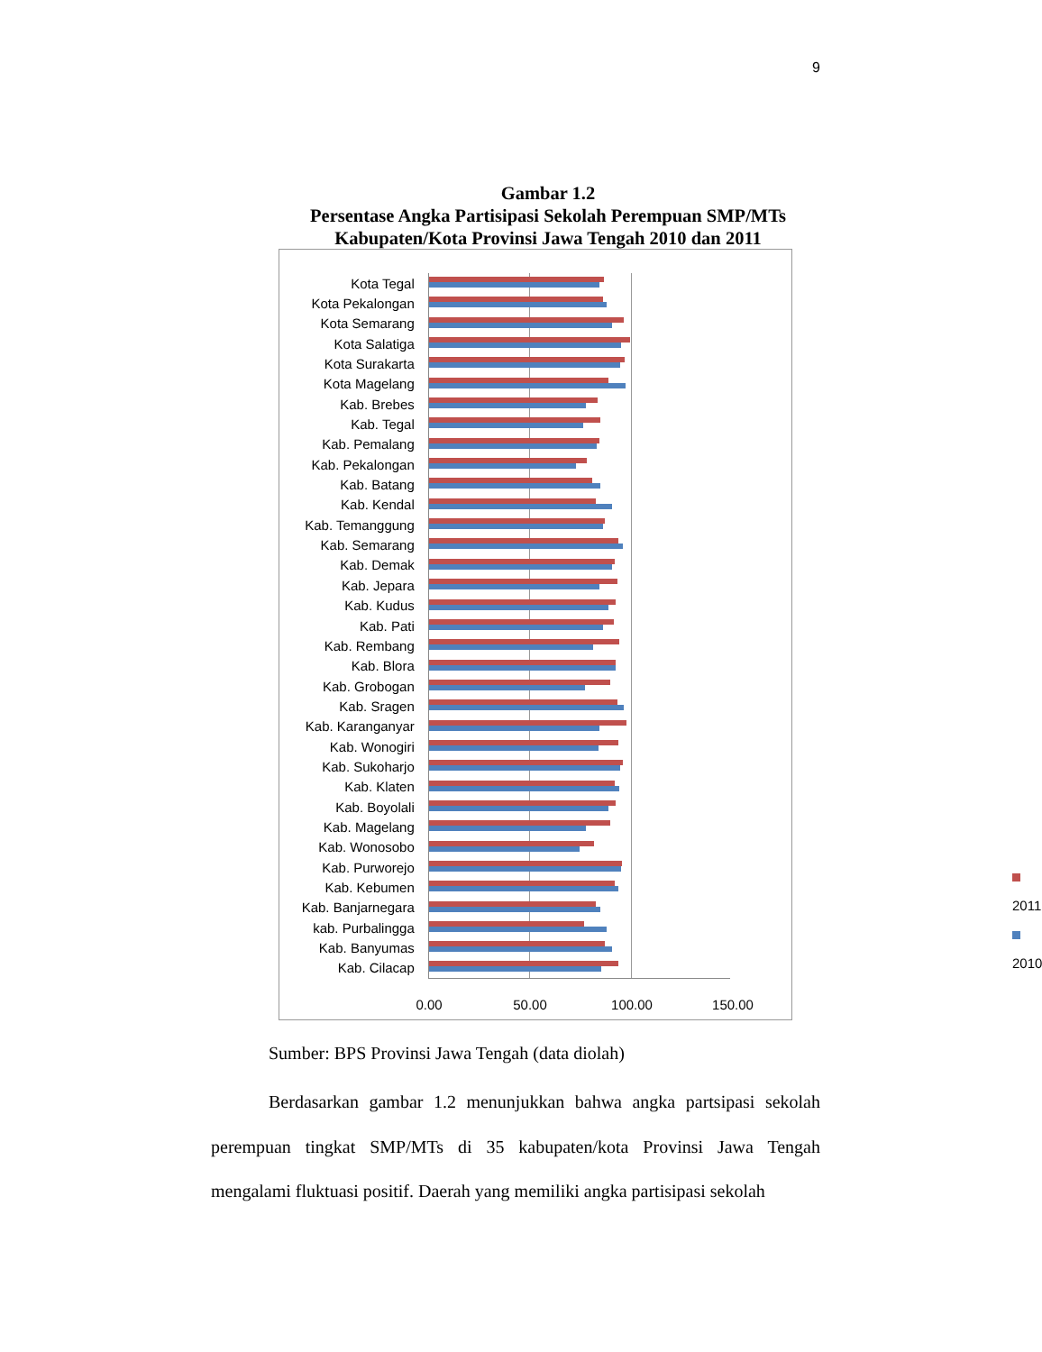9
Gambar 1.2
Persentase Angka Partisipasi Sekolah Perempuan SMP/MTs
Kabupaten/Kota Provinsi Jawa Tengah 2010 dan 2011
Kota Tegal
Kota Pekalongan
Kota Semarang
Kota Salatiga
Kota Surakarta
Kota Magelang
Kab. Brebes
Kab. Tegal
Kab. Pemalang
Kab. Pekalongan
Kab. Batang
Kab. Kendal
Kab. Temanggung
Kab. Semarang
Kab. Demak
Kab. Jepara
Kab. Kudus
Kab. Pati
Kab. Rembang
Kab. Blora
Kab. Grobogan
Kab. Sragen
Kab. Karanganyar
Kab. Wonogiri
Kab. Sukoharjo
Kab. Klaten
Kab. Boyolali
Kab. Magelang
Kab. Wonosobo
Kab. Purworejo
Kab. Kebumen
Kab. Banjarnegara
kab. Purbalingga
Kab. Banyumas
Kab. Cilacap
2011
2010
0.00 50.00 100.00 150.00
Sumber: BPS Provinsi Jawa Tengah (data diolah)
Berdasarkan gambar 1.2 menunjukkan bahwa angka partsipasi sekolah perempuan tingkat SMP/MTs di 35 kabupaten/kota Provinsi Jawa Tengah mengalami fluktuasi positif. Daerah yang memiliki angka partisipasi sekolah